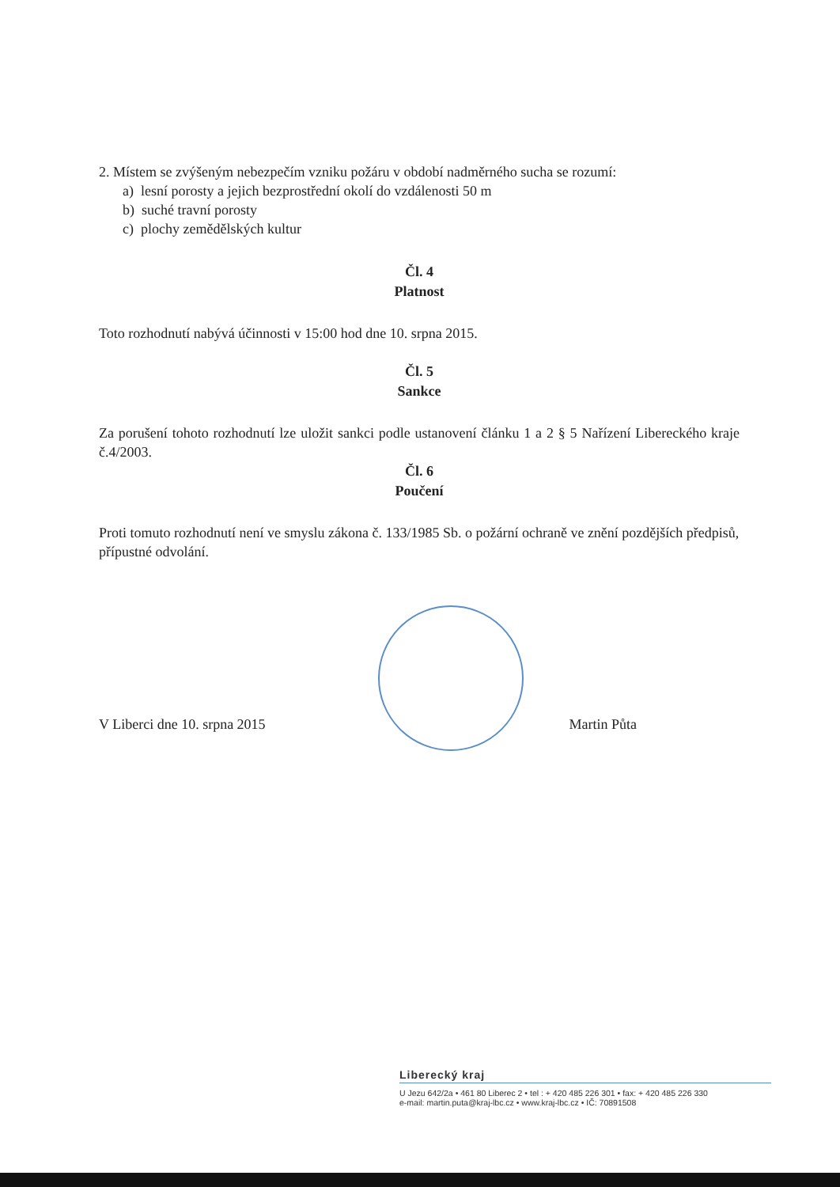2. Místem se zvýšeným nebezpečím vzniku požáru v období nadměrného sucha se rozumí:
a) lesní porosty a jejich bezprostřední okolí do vzdálenosti 50 m
b) suché travní porosty
c) plochy zemědělských kultur
Čl. 4
Platnost
Toto rozhodnutí nabývá účinnosti v 15:00 hod dne 10. srpna 2015.
Čl. 5
Sankce
Za porušení tohoto rozhodnutí lze uložit sankci podle ustanovení článku 1 a 2 § 5 Nařízení Libereckého kraje č.4/2003.
Čl. 6
Poučení
Proti tomuto rozhodnutí není ve smyslu zákona č. 133/1985 Sb. o požární ochraně ve znění pozdějších předpisů, přípustné odvolání.
V Liberci dne 10. srpna 2015 Martin Půta
Liberecký kraj
U Jezu 642/2a • 461 80 Liberec 2 • tel : + 420 485 226 301 • fax: + 420 485 226 330
e-mail: martin.puta@kraj-lbc.cz • www.kraj-lbc.cz • IČ: 70891508